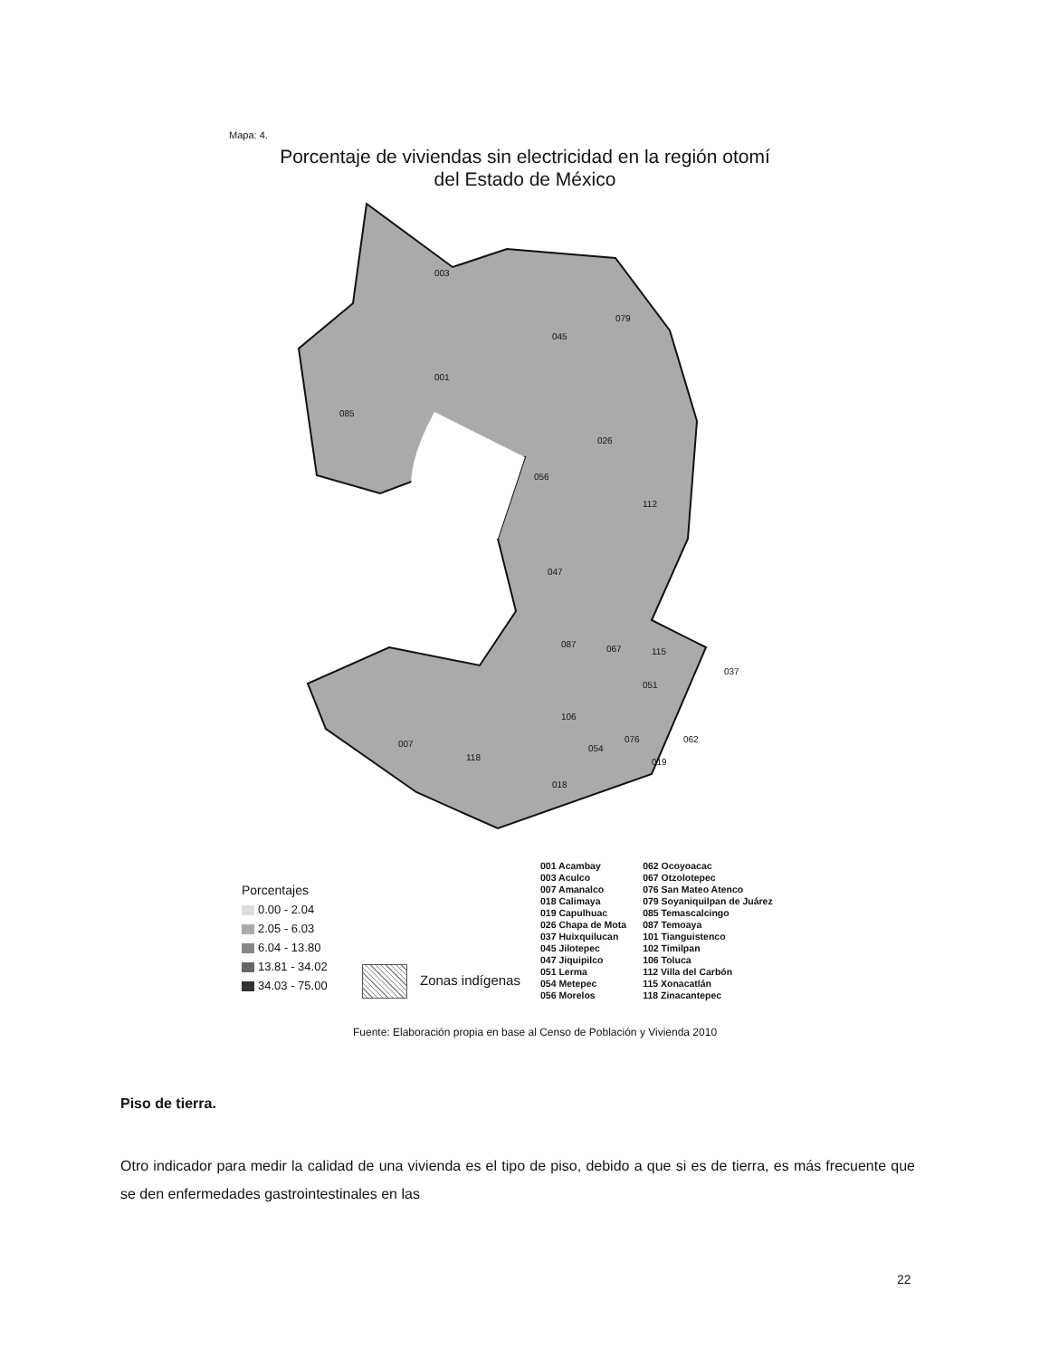Mapa: 4.
Porcentaje de viviendas sin electricidad en la región otomí del Estado de México
003
079
045
001
085
026
056
112
047
087
067
115
037
051
106
054
076
062
019
007
118
018
Porcentajes
0.00 - 2.04
2.05 - 6.03
6.04 - 13.80
13.81 - 34.02
34.03 - 75.00
Zonas indígenas
001 Acambay
003 Aculco
007 Amanalco
018 Calimaya
019 Capulhuac
026 Chapa de Mota
037 Huixquilucan
045 Jilotepec
047 Jiquipilco
051 Lerma
054 Metepec
056 Morelos
062 Ocoyoacac
067 Otzolotepec
076 San Mateo Atenco
079 Soyaniquilpan de Juárez
085 Temascalcingo
087 Temoaya
101 Tianguistenco
102 Timilpan
106 Toluca
112 Villa del Carbón
115 Xonacatlán
118 Zinacantepec
Fuente: Elaboración propia en base al Censo de Población y Vivienda 2010
Piso de tierra.
Otro indicador para medir la calidad de una vivienda es el tipo de piso, debido a que si es de tierra, es más frecuente que se den enfermedades gastrointestinales en las
22